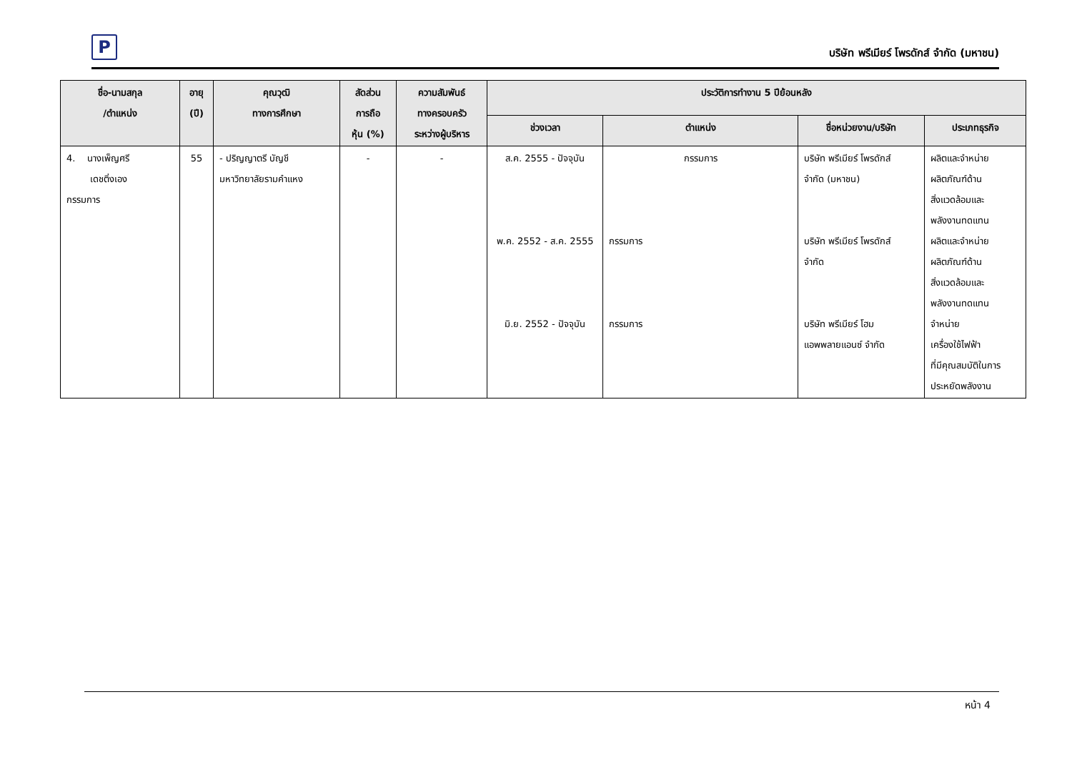P
บริษัท พรีเมียร์ โพรดักส์ จำกัด (มหาชน)
| ชื่อ-นามสกุล /ตำแหน่ง | อายุ (ปี) | คุณวุฒิ ทางการศึกษา | สัดส่วน การถือ หุ้น (%) | ความสัมพันธ์ ทางครอบครัว ระหว่างผู้บริหาร | ประวัติการทำงาน 5 ปีย้อนหลัง | | | |
| --- | --- | --- | --- | --- | --- | --- | --- | --- |
| | | | | | ช่วงเวลา | ตำแหน่ง | ชื่อหน่วยงาน/บริษัท | ประเภทธุรกิจ |
| 4. นางเพ็ญศรี เดชติ่งเอง กรรมการ | 55 | - ปริญญาตรี บัญชี มหาวิทยาลัยรามคำแหง | - | - | ส.ค. 2555 - ปัจจุบัน พ.ค. 2552 - ส.ค. 2555 มิ.ย. 2552 - ปัจจุบัน | กรรมการ กรรมการ กรรมการ | บริษัท พรีเมียร์ โพรดักส์ จำกัด (มหาชน) บริษัท พรีเมียร์ โพรดักส์ จำกัด บริษัท พรีเมียร์ โฮม แอพพลายแอนซ์ จำกัด | ผลิตและจำหน่าย ผลิตภัณฑ์ด้าน สิ่งแวดล้อมและ พลังงานทดแทน ผลิตและจำหน่าย ผลิตภัณฑ์ด้าน สิ่งแวดล้อมและ พลังงานทดแทน จำหน่าย เครื่องใช้ไฟฟ้า ที่มีคุณสมบัติในการ ประหยัดพลังงาน |
หน้า 4